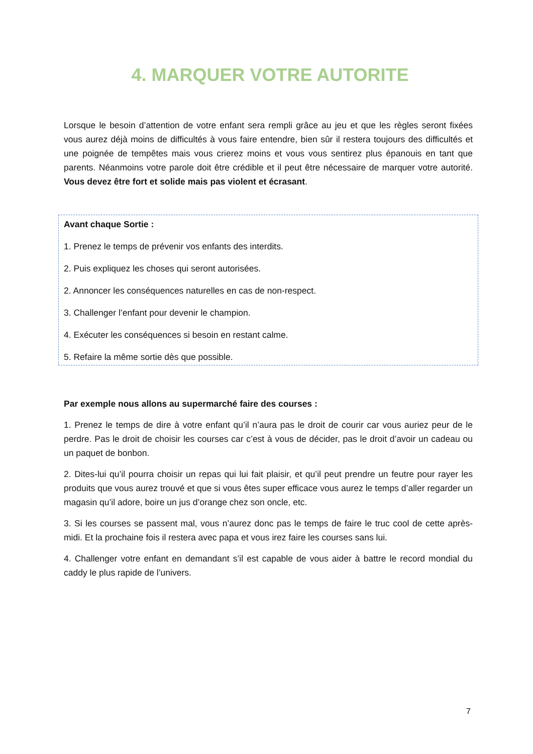4. MARQUER VOTRE AUTORITE
Lorsque le besoin d’attention de votre enfant sera rempli grâce au jeu et que les règles seront fixées vous aurez déjà moins de difficultés à vous faire entendre, bien sûr il restera toujours des difficultés et une poignée de tempêtes mais vous crierez moins et vous vous sentirez plus épanouis en tant que parents. Néanmoins votre parole doit être crédible et il peut être nécessaire de marquer votre autorité. Vous devez être fort et solide mais pas violent et écrasant.
Avant chaque Sortie :
1. Prenez le temps de prévenir vos enfants des interdits.
2. Puis expliquez les choses qui seront autorisées.
2. Annoncer les conséquences naturelles en cas de non-respect.
3. Challenger l’enfant pour devenir le champion.
4. Exécuter les conséquences si besoin en restant calme.
5. Refaire la même sortie dès que possible.
Par exemple nous allons au supermarché faire des courses :
1. Prenez le temps de dire à votre enfant qu’il n’aura pas le droit de courir car vous auriez peur de le perdre. Pas le droit de choisir les courses car c’est à vous de décider, pas le droit d’avoir un cadeau ou un paquet de bonbon.
2. Dites-lui qu’il pourra choisir un repas qui lui fait plaisir, et qu’il peut prendre un feutre pour rayer les produits que vous aurez trouvé et que si vous êtes super efficace vous aurez le temps d’aller regarder un magasin qu’il adore, boire un jus d’orange chez son oncle, etc.
3. Si les courses se passent mal, vous n’aurez donc pas le temps de faire le truc cool de cette après-midi. Et la prochaine fois il restera avec papa et vous irez faire les courses sans lui.
4. Challenger votre enfant en demandant s’il est capable de vous aider à battre le record mondial du caddy le plus rapide de l’univers.
7